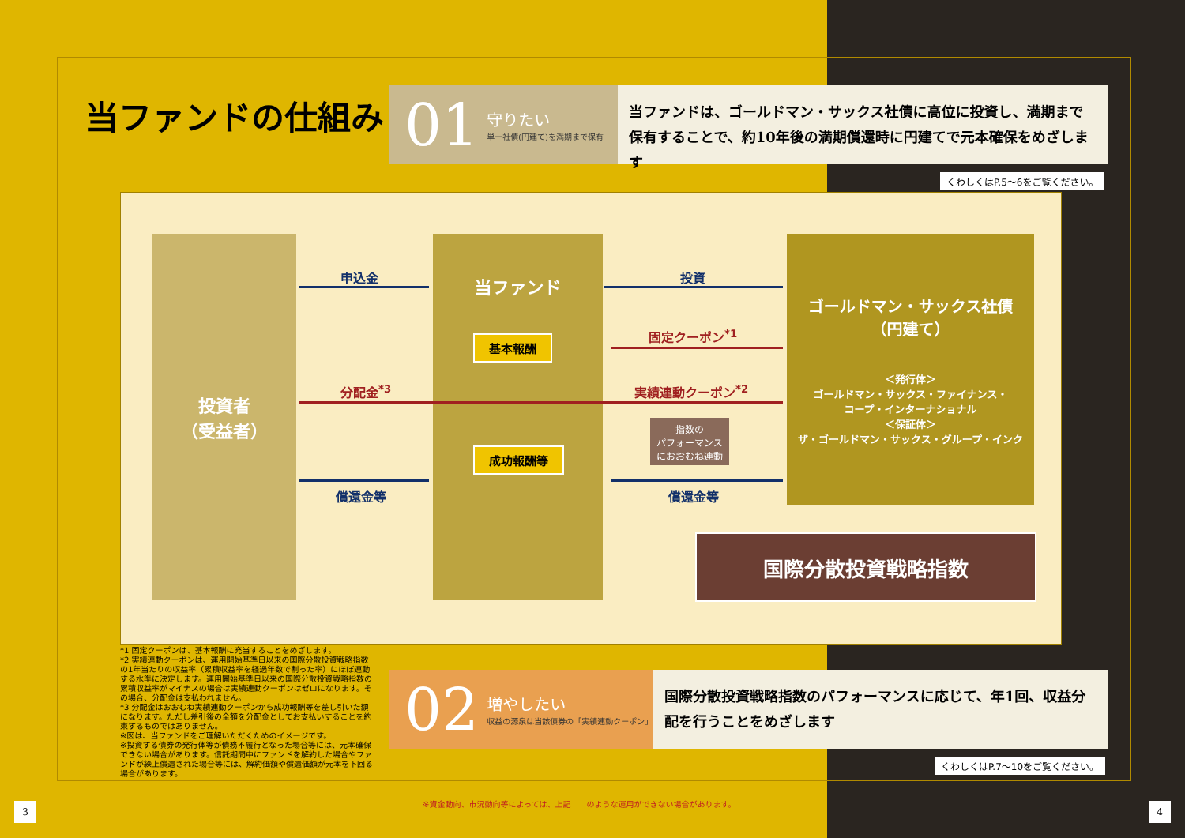当ファンドの仕組み
01 守りたい
単一社債(円建て)を満期まで保有
当ファンドは、ゴールドマン・サックス社債に高位に投資し、満期まで保有することで、約10年後の満期償還時に円建てで元本確保をめざします
くわしくはP.5〜6をご覧ください。
投資者
（受益者）
当ファンド
基本報酬
成功報酬等
ゴールドマン・サックス社債
（円建て）
＜発行体＞
ゴールドマン・サックス・ファイナンス・
コープ・インターナショナル
＜保証体＞
ザ・ゴールドマン・サックス・グループ・インク
国際分散投資戦略指数
指数の
パフォーマンス
におおむね連動
申込金 投資
固定クーポン<sup>*1</sup>
分配金<sup>*3</sup> 実績連動クーポン<sup>*2</sup>
償還金等 償還金等
*1 固定クーポンは、基本報酬に充当することをめざします。
*2 実績連動クーポンは、運用開始基準日以来の国際分散投資戦略指数の1年当たりの収益率（累積収益率を経過年数で割った率）にほぼ連動する水準に決定します。運用開始基準日以来の国際分散投資戦略指数の累積収益率がマイナスの場合は実績連動クーポンはゼロになります。その場合、分配金は支払われません。
*3 分配金はおおむね実績連動クーポンから成功報酬等を差し引いた額になります。ただし差引後の全額を分配金としてお支払いすることを約束するものではありません。
※図は、当ファンドをご理解いただくためのイメージです。
※投資する債券の発行体等が債務不履行となった場合等には、元本確保できない場合があります。信託期間中にファンドを解約した場合やファンドが繰上償還された場合等には、解約価額や償還価額が元本を下回る場合があります。
02 増やしたい
収益の源泉は当該債券の「実績連動クーポン」
国際分散投資戦略指数のパフォーマンスに応じて、年1回、収益分配を行うことをめざします
くわしくはP.7〜10をご覧ください。
※資金動向、市況動向等によっては、上記　　のような運用ができない場合があります。
3 4